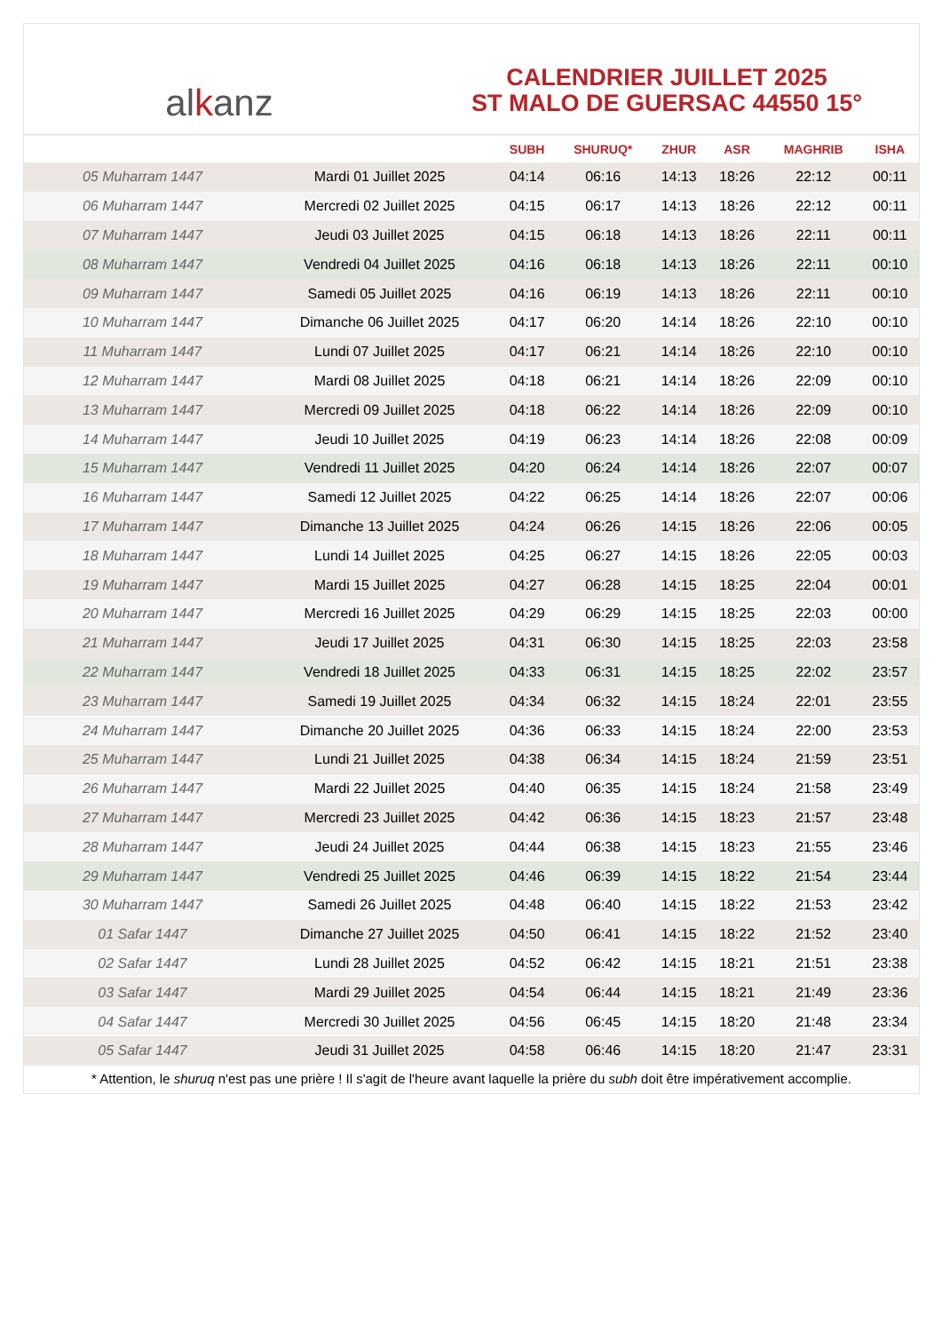al k anz
CALENDRIER JUILLET 2025
ST MALO DE GUERSAC 44550 15°
| | | SUBH | SHURUQ* | ZHUR | ASR | MAGHRIB | ISHA |
| --- | --- | --- | --- | --- | --- | --- | --- |
| 05 Muharram 1447 | Mardi 01 Juillet 2025 | 04:14 | 06:16 | 14:13 | 18:26 | 22:12 | 00:11 |
| 06 Muharram 1447 | Mercredi 02 Juillet 2025 | 04:15 | 06:17 | 14:13 | 18:26 | 22:12 | 00:11 |
| 07 Muharram 1447 | Jeudi 03 Juillet 2025 | 04:15 | 06:18 | 14:13 | 18:26 | 22:11 | 00:11 |
| 08 Muharram 1447 | Vendredi 04 Juillet 2025 | 04:16 | 06:18 | 14:13 | 18:26 | 22:11 | 00:10 |
| 09 Muharram 1447 | Samedi 05 Juillet 2025 | 04:16 | 06:19 | 14:13 | 18:26 | 22:11 | 00:10 |
| 10 Muharram 1447 | Dimanche 06 Juillet 2025 | 04:17 | 06:20 | 14:14 | 18:26 | 22:10 | 00:10 |
| 11 Muharram 1447 | Lundi 07 Juillet 2025 | 04:17 | 06:21 | 14:14 | 18:26 | 22:10 | 00:10 |
| 12 Muharram 1447 | Mardi 08 Juillet 2025 | 04:18 | 06:21 | 14:14 | 18:26 | 22:09 | 00:10 |
| 13 Muharram 1447 | Mercredi 09 Juillet 2025 | 04:18 | 06:22 | 14:14 | 18:26 | 22:09 | 00:10 |
| 14 Muharram 1447 | Jeudi 10 Juillet 2025 | 04:19 | 06:23 | 14:14 | 18:26 | 22:08 | 00:09 |
| 15 Muharram 1447 | Vendredi 11 Juillet 2025 | 04:20 | 06:24 | 14:14 | 18:26 | 22:07 | 00:07 |
| 16 Muharram 1447 | Samedi 12 Juillet 2025 | 04:22 | 06:25 | 14:14 | 18:26 | 22:07 | 00:06 |
| 17 Muharram 1447 | Dimanche 13 Juillet 2025 | 04:24 | 06:26 | 14:15 | 18:26 | 22:06 | 00:05 |
| 18 Muharram 1447 | Lundi 14 Juillet 2025 | 04:25 | 06:27 | 14:15 | 18:26 | 22:05 | 00:03 |
| 19 Muharram 1447 | Mardi 15 Juillet 2025 | 04:27 | 06:28 | 14:15 | 18:25 | 22:04 | 00:01 |
| 20 Muharram 1447 | Mercredi 16 Juillet 2025 | 04:29 | 06:29 | 14:15 | 18:25 | 22:03 | 00:00 |
| 21 Muharram 1447 | Jeudi 17 Juillet 2025 | 04:31 | 06:30 | 14:15 | 18:25 | 22:03 | 23:58 |
| 22 Muharram 1447 | Vendredi 18 Juillet 2025 | 04:33 | 06:31 | 14:15 | 18:25 | 22:02 | 23:57 |
| 23 Muharram 1447 | Samedi 19 Juillet 2025 | 04:34 | 06:32 | 14:15 | 18:24 | 22:01 | 23:55 |
| 24 Muharram 1447 | Dimanche 20 Juillet 2025 | 04:36 | 06:33 | 14:15 | 18:24 | 22:00 | 23:53 |
| 25 Muharram 1447 | Lundi 21 Juillet 2025 | 04:38 | 06:34 | 14:15 | 18:24 | 21:59 | 23:51 |
| 26 Muharram 1447 | Mardi 22 Juillet 2025 | 04:40 | 06:35 | 14:15 | 18:24 | 21:58 | 23:49 |
| 27 Muharram 1447 | Mercredi 23 Juillet 2025 | 04:42 | 06:36 | 14:15 | 18:23 | 21:57 | 23:48 |
| 28 Muharram 1447 | Jeudi 24 Juillet 2025 | 04:44 | 06:38 | 14:15 | 18:23 | 21:55 | 23:46 |
| 29 Muharram 1447 | Vendredi 25 Juillet 2025 | 04:46 | 06:39 | 14:15 | 18:22 | 21:54 | 23:44 |
| 30 Muharram 1447 | Samedi 26 Juillet 2025 | 04:48 | 06:40 | 14:15 | 18:22 | 21:53 | 23:42 |
| 01 Safar 1447 | Dimanche 27 Juillet 2025 | 04:50 | 06:41 | 14:15 | 18:22 | 21:52 | 23:40 |
| 02 Safar 1447 | Lundi 28 Juillet 2025 | 04:52 | 06:42 | 14:15 | 18:21 | 21:51 | 23:38 |
| 03 Safar 1447 | Mardi 29 Juillet 2025 | 04:54 | 06:44 | 14:15 | 18:21 | 21:49 | 23:36 |
| 04 Safar 1447 | Mercredi 30 Juillet 2025 | 04:56 | 06:45 | 14:15 | 18:20 | 21:48 | 23:34 |
| 05 Safar 1447 | Jeudi 31 Juillet 2025 | 04:58 | 06:46 | 14:15 | 18:20 | 21:47 | 23:31 |
* Attention, le shuruq n'est pas une prière ! Il s'agit de l'heure avant laquelle la prière du subh doit être impérativement accomplie.